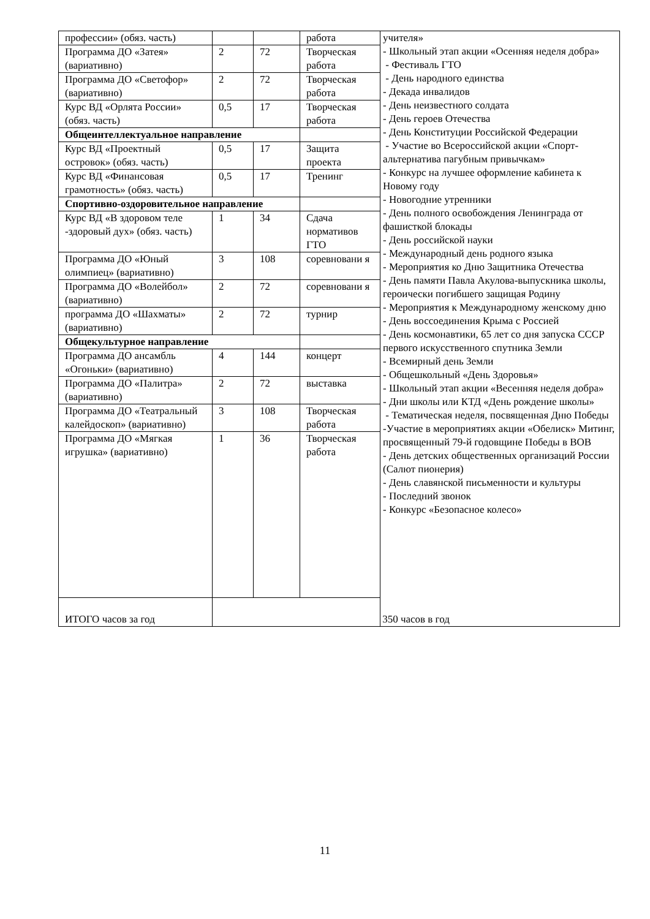| профессии» (обяз. часть) | | | работа | учителя» - Школьный этап акции «Осенняя неделя добра» - Фестиваль ГТО - День народного единства - Декада инвалидов - День неизвестного солдата - День героев Отечества - День Конституции Российской Федерации - Участие во Всероссийской акции «Спорт-альтернатива пагубным привычкам» - Конкурс на лучшее оформление кабинета к Новому году - Новогодние утренники - День полного освобождения Ленинграда от фашисткой блокады - День российской науки - Международный день родного языка - Мероприятия ко Дню Защитника Отечества - День памяти Павла Акулова-выпускника школы, героически погибшего защищая Родину - Мероприятия к Международному женскому дню - День воссоединения Крыма с Россией - День космонавтики, 65 лет со дня запуска СССР первого искусственного спутника Земли - Всемирный день Земли - Общешкольный «День Здоровья» - Школьный этап акции «Весенняя неделя добра» - Дни школы или КТД «День рождение школы» - Тематическая неделя, посвященная Дню Победы -Участие в мероприятиях акции «Обелиск» Митинг, просвященный 79-й годовщине Победы в ВОВ - День детских общественных организаций России (Салют пионерия) - День славянской письменности и культуры - Последний звонок - Конкурс «Безопасное колесо» |
| Программа ДО «Затея» (вариативно) | 2 | 72 | Творческая работа | |
| Программа ДО «Светофор» (вариативно) | 2 | 72 | Творческая работа | |
| Курс ВД «Орлята России» (обяз. часть) | 0,5 | 17 | Творческая работа | |
| Общеинтеллектуальное направление | | | | |
| Курс ВД «Проектный островок» (обяз. часть) | 0,5 | 17 | Защита проекта | |
| Курс ВД «Финансовая грамотность» (обяз. часть) | 0,5 | 17 | Тренинг | |
| Спортивно-оздоровительное направление | | | | |
| Курс ВД «В здоровом теле -здоровый дух» (обяз. часть) | 1 | 34 | Сдача нормативов ГТО | |
| Программа ДО «Юный олимпиец» (вариативно) | 3 | 108 | соревновани я | |
| Программа ДО «Волейбол» (вариативно) | 2 | 72 | соревновани я | |
| программа ДО «Шахматы» (вариативно) | 2 | 72 | турнир | |
| Общекультурное направление | | | | |
| Программа ДО ансамбль «Огоньки» (вариативно) | 4 | 144 | концерт | |
| Программа ДО «Палитра» (вариативно) | 2 | 72 | выставка | |
| Программа ДО «Театральный калейдоскоп» (вариативно) | 3 | 108 | Творческая работа | |
| Программа ДО «Мягкая игрушка» (вариативно) | 1 | 36 | Творческая работа | |
| ИТОГО часов за год | 350 часов в год | | | |
11